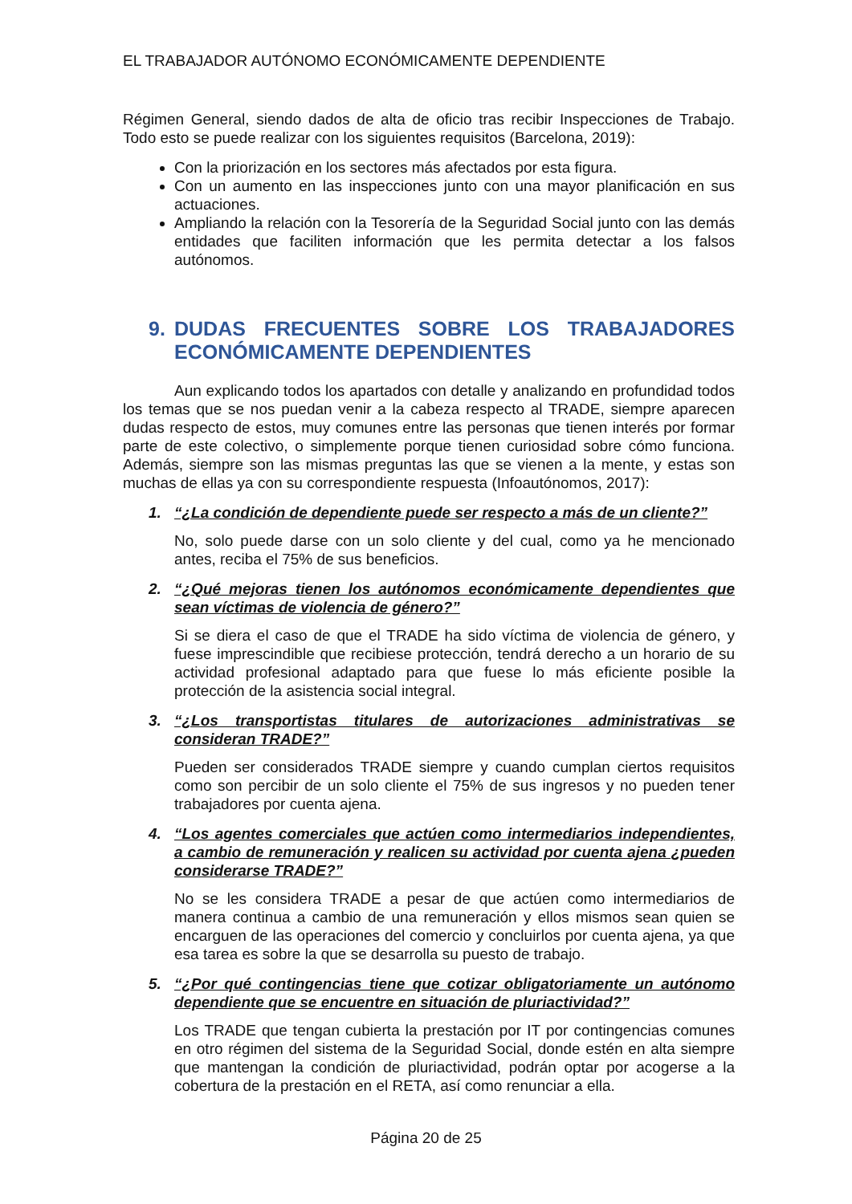EL TRABAJADOR AUTÓNOMO ECONÓMICAMENTE DEPENDIENTE
Régimen General, siendo dados de alta de oficio tras recibir Inspecciones de Trabajo. Todo esto se puede realizar con los siguientes requisitos (Barcelona, 2019):
Con la priorización en los sectores más afectados por esta figura.
Con un aumento en las inspecciones junto con una mayor planificación en sus actuaciones.
Ampliando la relación con la Tesorería de la Seguridad Social junto con las demás entidades que faciliten información que les permita detectar a los falsos autónomos.
9. DUDAS FRECUENTES SOBRE LOS TRABAJADORES ECONÓMICAMENTE DEPENDIENTES
Aun explicando todos los apartados con detalle y analizando en profundidad todos los temas que se nos puedan venir a la cabeza respecto al TRADE, siempre aparecen dudas respecto de estos, muy comunes entre las personas que tienen interés por formar parte de este colectivo, o simplemente porque tienen curiosidad sobre cómo funciona. Además, siempre son las mismas preguntas las que se vienen a la mente, y estas son muchas de ellas ya con su correspondiente respuesta (Infoautónomos, 2017):
1. “¿La condición de dependiente puede ser respecto a más de un cliente?”
No, solo puede darse con un solo cliente y del cual, como ya he mencionado antes, reciba el 75% de sus beneficios.
2. “¿Qué mejoras tienen los autónomos económicamente dependientes que sean víctimas de violencia de género?”
Si se diera el caso de que el TRADE ha sido víctima de violencia de género, y fuese imprescindible que recibiese protección, tendrá derecho a un horario de su actividad profesional adaptado para que fuese lo más eficiente posible la protección de la asistencia social integral.
3. “¿Los transportistas titulares de autorizaciones administrativas se consideran TRADE?”
Pueden ser considerados TRADE siempre y cuando cumplan ciertos requisitos como son percibir de un solo cliente el 75% de sus ingresos y no pueden tener trabajadores por cuenta ajena.
4. “Los agentes comerciales que actúen como intermediarios independientes, a cambio de remuneración y realicen su actividad por cuenta ajena ¿pueden considerarse TRADE?”
No se les considera TRADE a pesar de que actúen como intermediarios de manera continua a cambio de una remuneración y ellos mismos sean quien se encarguen de las operaciones del comercio y concluirlos por cuenta ajena, ya que esa tarea es sobre la que se desarrolla su puesto de trabajo.
5. “¿Por qué contingencias tiene que cotizar obligatoriamente un autónomo dependiente que se encuentre en situación de pluriactividad?”
Los TRADE que tengan cubierta la prestación por IT por contingencias comunes en otro régimen del sistema de la Seguridad Social, donde estén en alta siempre que mantengan la condición de pluriactividad, podrán optar por acogerse a la cobertura de la prestación en el RETA, así como renunciar a ella.
Página 20 de 25